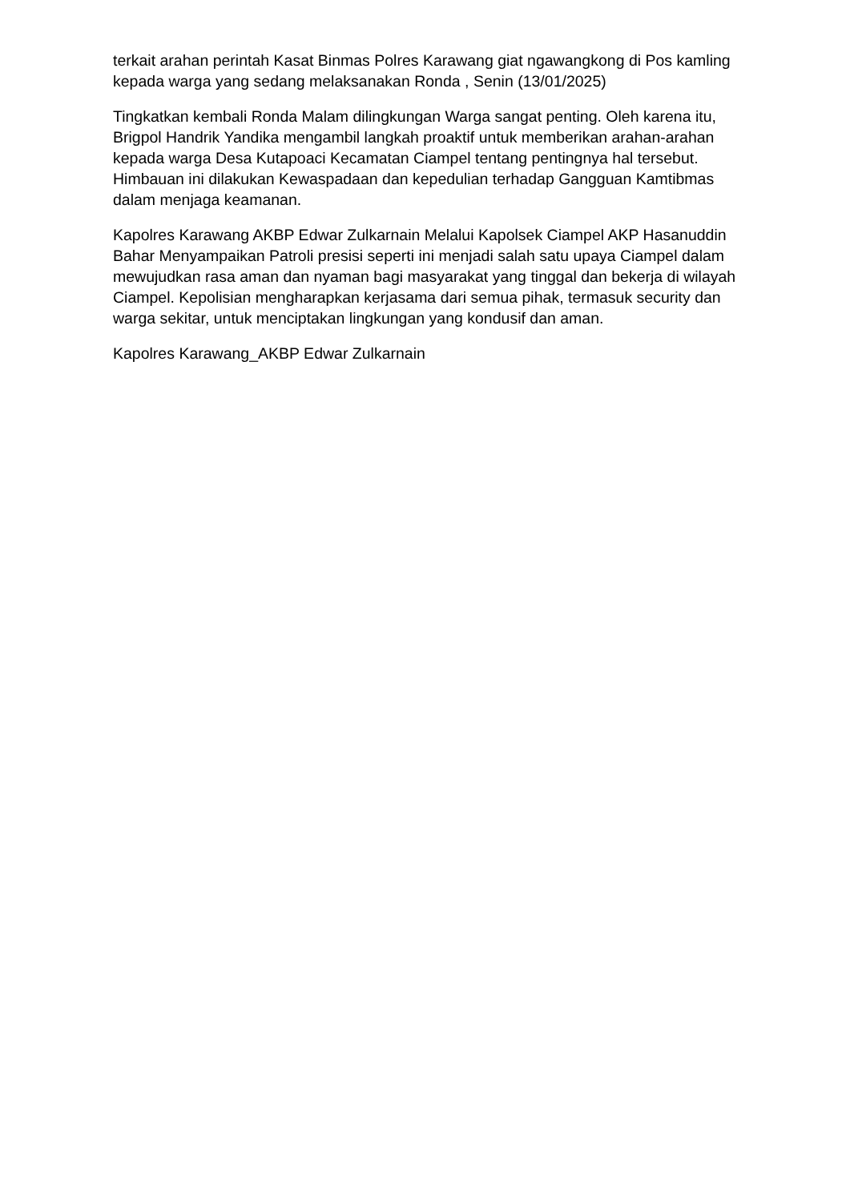terkait arahan perintah Kasat Binmas Polres Karawang giat ngawangkong di Pos kamling kepada warga yang sedang melaksanakan Ronda , Senin (13/01/2025)
Tingkatkan kembali Ronda Malam dilingkungan Warga sangat penting. Oleh karena itu, Brigpol Handrik Yandika mengambil langkah proaktif untuk memberikan arahan-arahan kepada warga Desa Kutapoaci Kecamatan Ciampel tentang pentingnya hal tersebut. Himbauan ini dilakukan Kewaspadaan dan kepedulian terhadap Gangguan Kamtibmas dalam menjaga keamanan.
Kapolres Karawang AKBP Edwar Zulkarnain Melalui Kapolsek Ciampel AKP Hasanuddin Bahar Menyampaikan Patroli presisi seperti ini menjadi salah satu upaya Ciampel dalam mewujudkan rasa aman dan nyaman bagi masyarakat yang tinggal dan bekerja di wilayah Ciampel. Kepolisian mengharapkan kerjasama dari semua pihak, termasuk security dan warga sekitar, untuk menciptakan lingkungan yang kondusif dan aman.
Kapolres Karawang_AKBP Edwar Zulkarnain